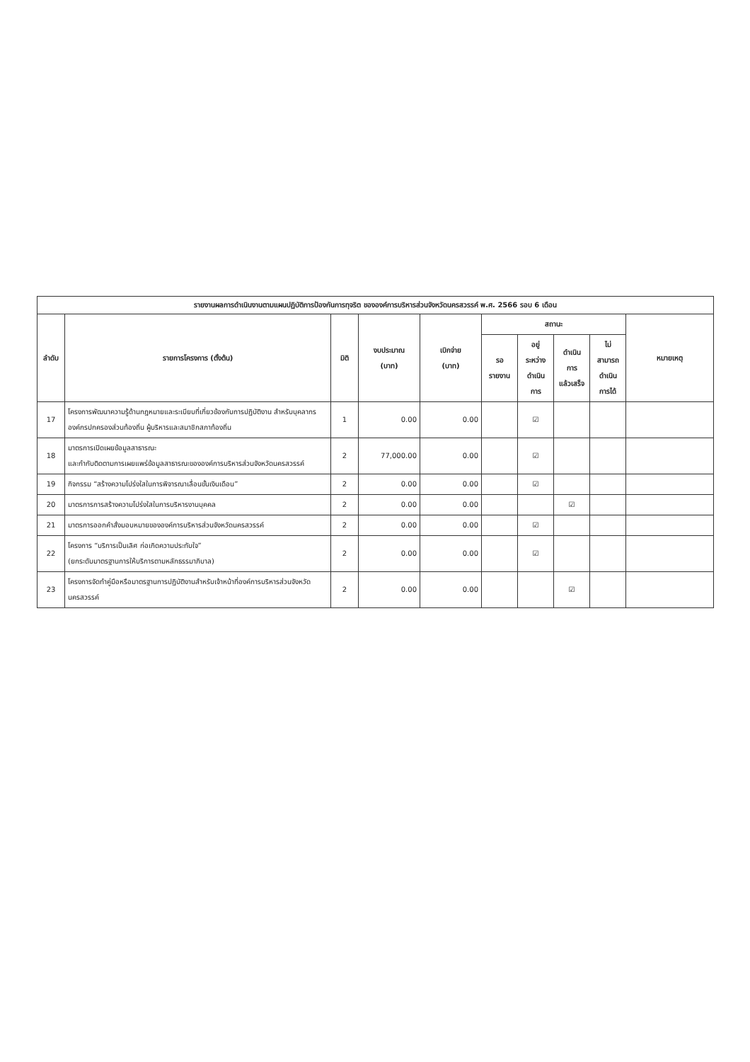| รายงานผลการดำเนินงานตามแผนปฏิบัติการป้องกันการทุจริต ขององค์การบริหารส่วนจังหวัดนครสวรรค์ พ.ศ. 2566 รอบ 6 เดือน | | | | | | | | | |
| --- | --- | --- | --- | --- | --- | --- | --- | --- | --- |
| ลำดับ | รายการโครงการ (ตั้งต้น) | มิติ | งบประมาณ (บาท) | เบิกจ่าย (บาท) | สถานะ | | | | หมายเหตุ |
| | | | | | รอ รายงาน | อยู่ ระหว่าง ดำเนิน การ | ดำเนิน การ แล้วเสร็จ | ไม่ สามารถ ดำเนิน การได้ | |
| 17 | โครงการพัฒนาความรู้ด้านกฎหมายและระเบียบที่เกี่ยวข้องกับการปฏิบัติงาน สำหรับบุคลากรองค์กรปกครองส่วนท้องถิ่น ผู้บริหารและสมาชิกสภาท้องถิ่น | 1 | 0.00 | 0.00 | | ☑ | | | |
| 18 | มาตรการเปิดเผยข้อมูลสาธารณะ และกำกับติดตามการเผยแพร่ข้อมูลสาธารณะขององค์การบริหารส่วนจังหวัดนครสวรรค์ | 2 | 77,000.00 | 0.00 | | ☑ | | | |
| 19 | กิจกรรม “สร้างความโปร่งใสในการพิจารณาเลื่อนขั้นเงินเดือน” | 2 | 0.00 | 0.00 | | ☑ | | | |
| 20 | มาตรการการสร้างความโปร่งใสในการบริหารงานบุคคล | 2 | 0.00 | 0.00 | | | ☑ | | |
| 21 | มาตรการออกคำสั่งมอบหมายขององค์การบริหารส่วนจังหวัดนครสวรรค์ | 2 | 0.00 | 0.00 | | ☑ | | | |
| 22 | โครงการ “บริการเป็นเลิศ ก่อเกิดความประทับใจ” (ยกระดับมาตรฐานการให้บริการตามหลักธรรมาภิบาล) | 2 | 0.00 | 0.00 | | ☑ | | | |
| 23 | โครงการจัดทำคู่มือหรือมาตรฐานการปฏิบัติงานสำหรับเจ้าหน้าที่องค์การบริหารส่วนจังหวัดนครสวรรค์ | 2 | 0.00 | 0.00 | | | ☑ | | |